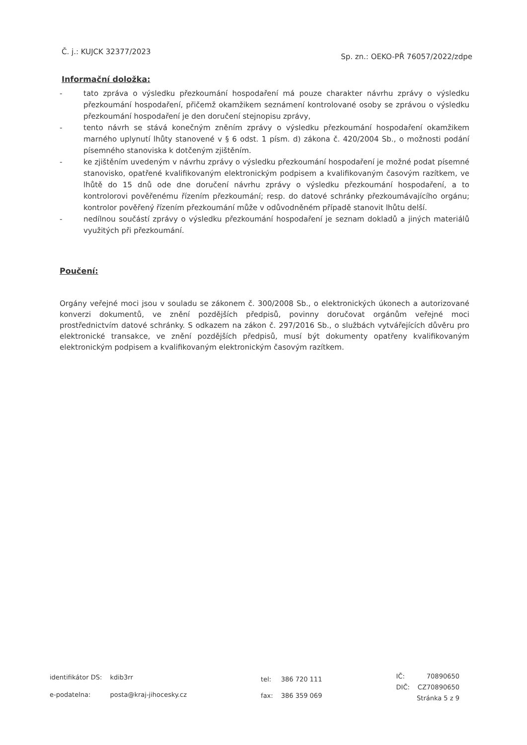Č. j.: KUJCK 32377/2023
Sp. zn.: OEKO-PŘ 76057/2022/zdpe
Informační doložka:
- tato zpráva o výsledku přezkoumání hospodaření má pouze charakter návrhu zprávy o výsledku přezkoumání hospodaření, přičemž okamžikem seznámení kontrolované osoby se zprávou o výsledku přezkoumání hospodaření je den doručení stejnopisu zprávy,
- tento návrh se stává konečným zněním zprávy o výsledku přezkoumání hospodaření okamžikem marného uplynutí lhůty stanovené v § 6 odst. 1 písm. d) zákona č. 420/2004 Sb., o možnosti podání písemného stanoviska k dotčeným zjištěním.
- ke zjištěním uvedeným v návrhu zprávy o výsledku přezkoumání hospodaření je možné podat písemné stanovisko, opatřené kvalifikovaným elektronickým podpisem a kvalifikovaným časovým razítkem, ve lhůtě do 15 dnů ode dne doručení návrhu zprávy o výsledku přezkoumání hospodaření, a to kontrolorovi pověřenému řízením přezkoumání; resp. do datové schránky přezkoumávajícího orgánu; kontrolor pověřený řízením přezkoumání může v odůvodněném případě stanovit lhůtu delší.
- nedílnou součástí zprávy o výsledku přezkoumání hospodaření je seznam dokladů a jiných materiálů využitých při přezkoumání.
Poučení:
Orgány veřejné moci jsou v souladu se zákonem č. 300/2008 Sb., o elektronických úkonech a autorizované konverzi dokumentů, ve znění pozdějších předpisů, povinny doručovat orgánům veřejné moci prostřednictvím datové schránky. S odkazem na zákon č. 297/2016 Sb., o službách vytvářejících důvěru pro elektronické transakce, ve znění pozdějších předpisů, musí být dokumenty opatřeny kvalifikovaným elektronickým podpisem a kvalifikovaným elektronickým časovým razítkem.
| identifikátor DS: | kdib3rr |
| e-podatelna: | posta@kraj-jihocesky.cz |
| tel: | 386 720 111 |
| fax: | 386 359 069 |
| IČ: | 70890650 |
| DIČ: | CZ70890650 |
| Stránka 5 z 9 | |